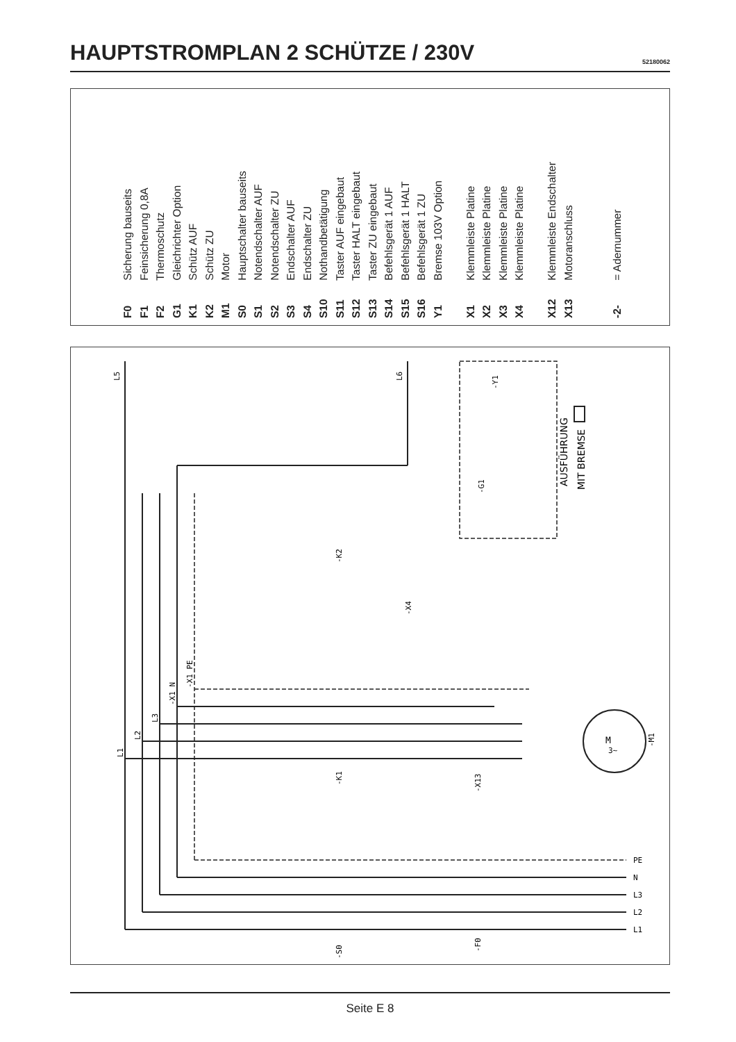HAUPTSTROMPLAN 2 SCHÜTZE / 230V
52180062
F0 Sicherung bauseits
F1 Feinsicherung 0,8A
F2 Thermoschutz
G1 Gleichrichter Option
K1 Schütz AUF
K2 Schütz ZU
M1 Motor
S0 Hauptschalter bauseits
S1 Notendschalter AUF
S2 Notendschalter ZU
S3 Endschalter AUF
S4 Endschalter ZU
S10 Nothandbetätigung
S11 Taster AUF eingebaut
S12 Taster HALT eingebaut
S13 Taster ZU eingebaut
S14 Befehlsgerät 1 AUF
S15 Befehlsgerät 1 HALT
S16 Befehlsgerät 1 ZU
Y1 Bremse 103V Option
X1 Klemmleiste Platine
X2 Klemmleiste Platine
X3 Klemmleiste Platine
X4 Klemmleiste Platine
X12 Klemmleiste Endschalter
X13 Motoranschluss
-2- = Adernummer
AUSFÜHRUNG
MIT BREMSE
M
3~
L5
L6
-Y1
-G1
-X4
-K2
-K1
-X13
-M1
-S0
-F0
PE
N
L3
L2
L1
L1
L2
L3
-X1 N
-X1 PE
Seite E 8